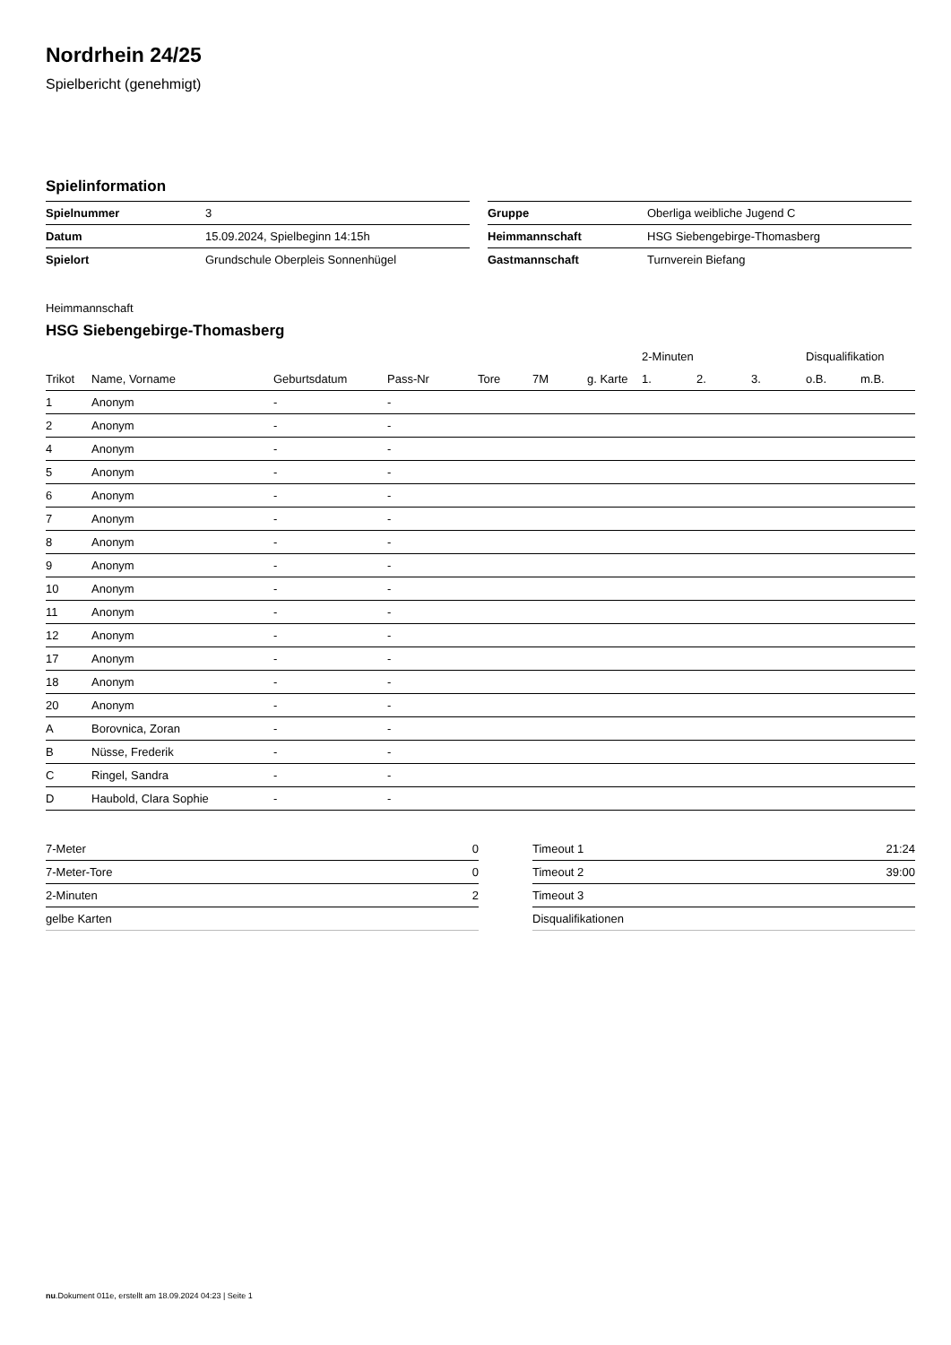Nordrhein 24/25
Spielbericht (genehmigt)
Spielinformation
| Spielnummer | 3 |
| Datum | 15.09.2024, Spielbeginn 14:15h |
| Spielort | Grundschule Oberpleis Sonnenhügel |
| Gruppe | Oberliga weibliche Jugend C |
| Heimmannschaft | HSG Siebengebirge-Thomasberg |
| Gastmannschaft | Turnverein Biefang |
Heimmannschaft
HSG Siebengebirge-Thomasberg
| | | | | | | | 2-Minuten | | | Disqualifikation | |
| --- | --- | --- | --- | --- | --- | --- | --- | --- | --- | --- | --- |
| Trikot | Name, Vorname | Geburtsdatum | Pass-Nr | Tore | 7M | g. Karte | 1. | 2. | 3. | o.B. | m.B. |
| 1 | Anonym | - | - | | | | | | | | |
| 2 | Anonym | - | - | | | | | | | | |
| 4 | Anonym | - | - | | | | | | | | |
| 5 | Anonym | - | - | | | | | | | | |
| 6 | Anonym | - | - | | | | | | | | |
| 7 | Anonym | - | - | | | | | | | | |
| 8 | Anonym | - | - | | | | | | | | |
| 9 | Anonym | - | - | | | | | | | | |
| 10 | Anonym | - | - | | | | | | | | |
| 11 | Anonym | - | - | | | | | | | | |
| 12 | Anonym | - | - | | | | | | | | |
| 17 | Anonym | - | - | | | | | | | | |
| 18 | Anonym | - | - | | | | | | | | |
| 20 | Anonym | - | - | | | | | | | | |
| A | Borovnica, Zoran | - | - | | | | | | | | |
| B | Nüsse, Frederik | - | - | | | | | | | | |
| C | Ringel, Sandra | - | - | | | | | | | | |
| D | Haubold, Clara Sophie | - | - | | | | | | | | |
| 7-Meter | 0 |
| 7-Meter-Tore | 0 |
| 2-Minuten | 2 |
| gelbe Karten | |
| Timeout 1 | 21:24 |
| Timeout 2 | 39:00 |
| Timeout 3 | |
| Disqualifikationen | |
nu.Dokument 011e, erstellt am 18.09.2024 04:23 | Seite 1